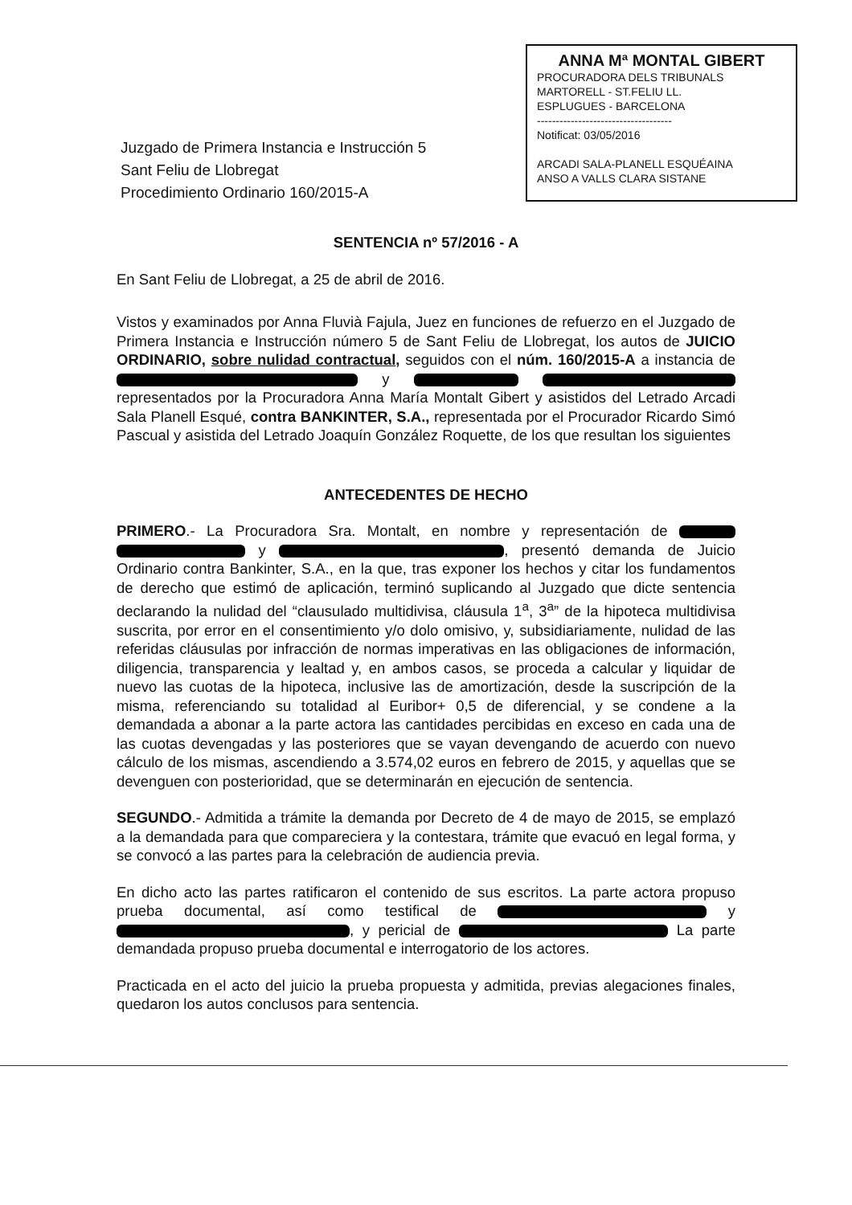ANNA Mª MONTAL GIBERT
PROCURADORA DELS TRIBUNALS
MARTORELL - ST.FELIU LL.
ESPLUGUES - BARCELONA
------------------------------------
Notificat: 03/05/2016
ARCADI SALA-PLANELL ESQUÉAINA
ANSO A VALLS CLARA SISTANE
Juzgado de Primera Instancia e Instrucción 5
Sant Feliu de Llobregat
Procedimiento Ordinario 160/2015-A
SENTENCIA nº 57/2016 - A
En Sant Feliu de Llobregat, a 25 de abril de 2016.
Vistos y examinados por Anna Fluvià Fajula, Juez en funciones de refuerzo en el Juzgado de Primera Instancia e Instrucción número 5 de Sant Feliu de Llobregat, los autos de JUICIO ORDINARIO, sobre nulidad contractual, seguidos con el núm. 160/2015-A a instancia de y representados por la Procuradora Anna María Montalt Gibert y asistidos del Letrado Arcadi Sala Planell Esqué, contra BANKINTER, S.A., representada por el Procurador Ricardo Simó Pascual y asistida del Letrado Joaquín González Roquette, de los que resultan los siguientes
ANTECEDENTES DE HECHO
PRIMERO.- La Procuradora Sra. Montalt, en nombre y representación de y , presentó demanda de Juicio Ordinario contra Bankinter, S.A., en la que, tras exponer los hechos y citar los fundamentos de derecho que estimó de aplicación, terminó suplicando al Juzgado que dicte sentencia declarando la nulidad del “clausulado multidivisa, cláusula 1<sup>a</sup>, 3<sup>a</sup>” de la hipoteca multidivisa suscrita, por error en el consentimiento y/o dolo omisivo, y, subsidiariamente, nulidad de las referidas cláusulas por infracción de normas imperativas en las obligaciones de información, diligencia, transparencia y lealtad y, en ambos casos, se proceda a calcular y liquidar de nuevo las cuotas de la hipoteca, inclusive las de amortización, desde la suscripción de la misma, referenciando su totalidad al Euribor+ 0,5 de diferencial, y se condene a la demandada a abonar a la parte actora las cantidades percibidas en exceso en cada una de las cuotas devengadas y las posteriores que se vayan devengando de acuerdo con nuevo cálculo de los mismas, ascendiendo a 3.574,02 euros en febrero de 2015, y aquellas que se devenguen con posterioridad, que se determinarán en ejecución de sentencia.
SEGUNDO.- Admitida a trámite la demanda por Decreto de 4 de mayo de 2015, se emplazó a la demandada para que compareciera y la contestara, trámite que evacuó en legal forma, y se convocó a las partes para la celebración de audiencia previa.
En dicho acto las partes ratificaron el contenido de sus escritos. La parte actora propuso prueba documental, así como testifical de y , y pericial de La parte demandada propuso prueba documental e interrogatorio de los actores.
Practicada en el acto del juicio la prueba propuesta y admitida, previas alegaciones finales, quedaron los autos conclusos para sentencia.